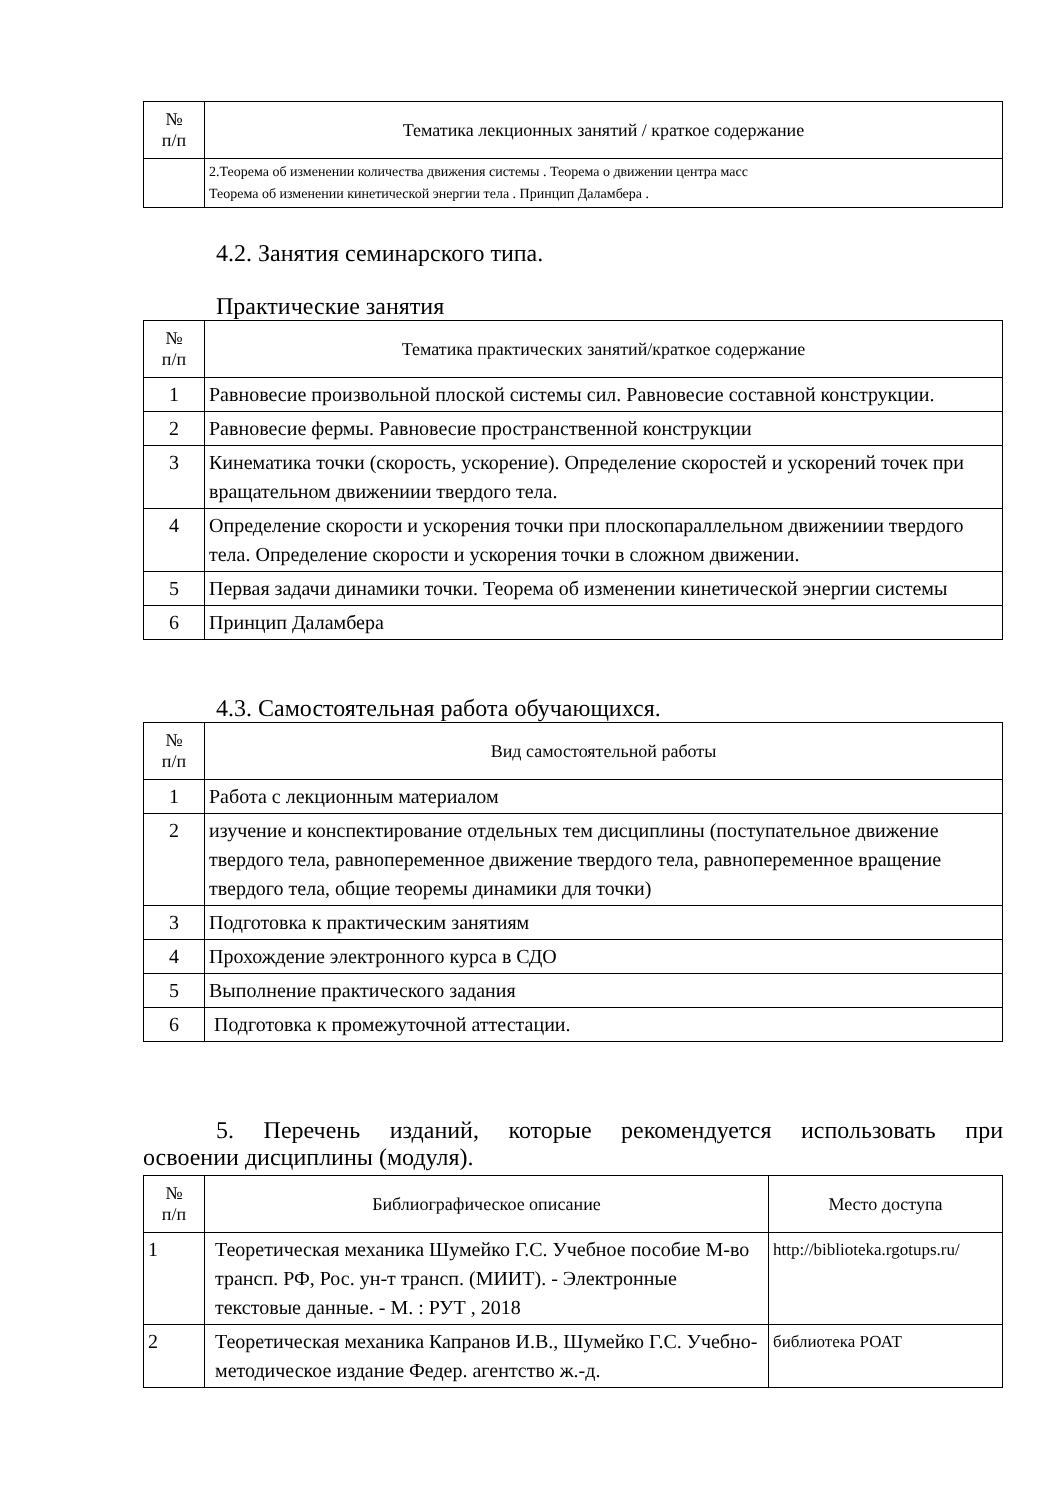| № п/п | Тематика лекционных занятий / краткое содержание |
| --- | --- |
| | 2.Теорема об изменении количества движения системы . Теорема о движении центра масс Теорема об изменении кинетической энергии тела . Принцип Даламбера . |
4.2. Занятия семинарского типа.
Практические занятия
| № п/п | Тематика практических занятий/краткое содержание |
| --- | --- |
| 1 | Равновесие произвольной плоской системы сил. Равновесие составной конструкции. |
| 2 | Равновесие фермы. Равновесие пространственной конструкции |
| 3 | Кинематика точки (скорость, ускорение). Определение скоростей и ускорений точек при вращательном движениии твердого тела. |
| 4 | Определение скорости и ускорения точки при плоскопараллельном движениии твердого тела. Определение скорости и ускорения точки в сложном движении. |
| 5 | Первая задачи динамики точки. Теорема об изменении кинетической энергии системы |
| 6 | Принцип Даламбера |
4.3. Самостоятельная работа обучающихся.
| № п/п | Вид самостоятельной работы |
| --- | --- |
| 1 | Работа с лекционным материалом |
| 2 | изучение и конспектирование отдельных тем дисциплины (поступательное движение твердого тела, равнопеременное движение твердого тела, равнопеременное вращение твердого тела, общие теоремы динамики для точки) |
| 3 | Подготовка к практическим занятиям |
| 4 | Прохождение электронного курса в СДО |
| 5 | Выполнение практического задания |
| 6 | Подготовка к промежуточной аттестации. |
5. Перечень изданий, которые рекомендуется использовать при
освоении дисциплины (модуля).
| № п/п | Библиографическое описание | Место доступа |
| --- | --- | --- |
| 1 | Теоретическая механика Шумейко Г.С. Учебное пособие М-во трансп. РФ, Рос. ун-т трансп. (МИИТ). - Электронные текстовые данные. - М. : РУТ , 2018 | http://biblioteka.rgotups.ru/ |
| 2 | Теоретическая механика Капранов И.В., Шумейко Г.С. Учебно-методическое издание Федер. агентство ж.-д. | библиотека РОАТ |